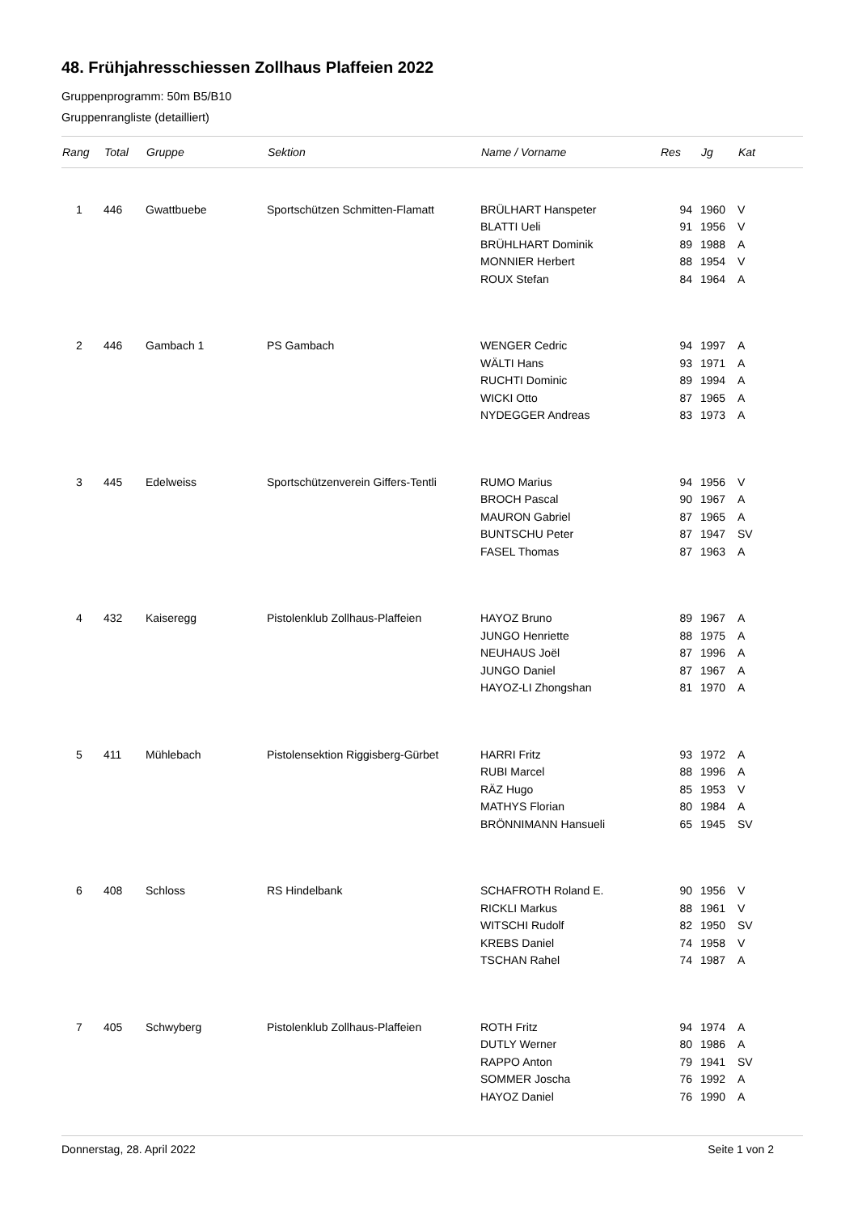48. Frühjahresschiessen Zollhaus Plaffeien 2022
Gruppenprogramm: 50m B5/B10
Gruppenrangliste (detailliert)
| Rang | Total | Gruppe | Sektion | Name / Vorname | Res | Jg | Kat |
| --- | --- | --- | --- | --- | --- | --- | --- |
| 1 | 446 | Gwattbuebe | Sportschützen Schmitten-Flamatt | BRÜLHART Hanspeter | 94 | 1960 | V |
| | | | | BLATTI Ueli | 91 | 1956 | V |
| | | | | BRÜHLHART Dominik | 89 | 1988 | A |
| | | | | MONNIER Herbert | 88 | 1954 | V |
| | | | | ROUX Stefan | 84 | 1964 | A |
| 2 | 446 | Gambach 1 | PS Gambach | WENGER Cedric | 94 | 1997 | A |
| | | | | WÄLTI Hans | 93 | 1971 | A |
| | | | | RUCHTI Dominic | 89 | 1994 | A |
| | | | | WICKI Otto | 87 | 1965 | A |
| | | | | NYDEGGER Andreas | 83 | 1973 | A |
| 3 | 445 | Edelweiss | Sportschützenverein Giffers-Tentli | RUMO Marius | 94 | 1956 | V |
| | | | | BROCH Pascal | 90 | 1967 | A |
| | | | | MAURON Gabriel | 87 | 1965 | A |
| | | | | BUNTSCHU Peter | 87 | 1947 | SV |
| | | | | FASEL Thomas | 87 | 1963 | A |
| 4 | 432 | Kaiseregg | Pistolenklub Zollhaus-Plaffeien | HAYOZ Bruno | 89 | 1967 | A |
| | | | | JUNGO Henriette | 88 | 1975 | A |
| | | | | NEUHAUS Joël | 87 | 1996 | A |
| | | | | JUNGO Daniel | 87 | 1967 | A |
| | | | | HAYOZ-LI Zhongshan | 81 | 1970 | A |
| 5 | 411 | Mühlebach | Pistolensektion Riggisberg-Gürbet | HARRI Fritz | 93 | 1972 | A |
| | | | | RUBI Marcel | 88 | 1996 | A |
| | | | | RÄZ Hugo | 85 | 1953 | V |
| | | | | MATHYS Florian | 80 | 1984 | A |
| | | | | BRÖNNIMANN Hansueli | 65 | 1945 | SV |
| 6 | 408 | Schloss | RS Hindelbank | SCHAFROTH Roland E. | 90 | 1956 | V |
| | | | | RICKLI Markus | 88 | 1961 | V |
| | | | | WITSCHI Rudolf | 82 | 1950 | SV |
| | | | | KREBS Daniel | 74 | 1958 | V |
| | | | | TSCHAN Rahel | 74 | 1987 | A |
| 7 | 405 | Schwyberg | Pistolenklub Zollhaus-Plaffeien | ROTH Fritz | 94 | 1974 | A |
| | | | | DUTLY Werner | 80 | 1986 | A |
| | | | | RAPPO Anton | 79 | 1941 | SV |
| | | | | SOMMER Joscha | 76 | 1992 | A |
| | | | | HAYOZ Daniel | 76 | 1990 | A |
Donnerstag, 28. April 2022 Seite 1 von 2